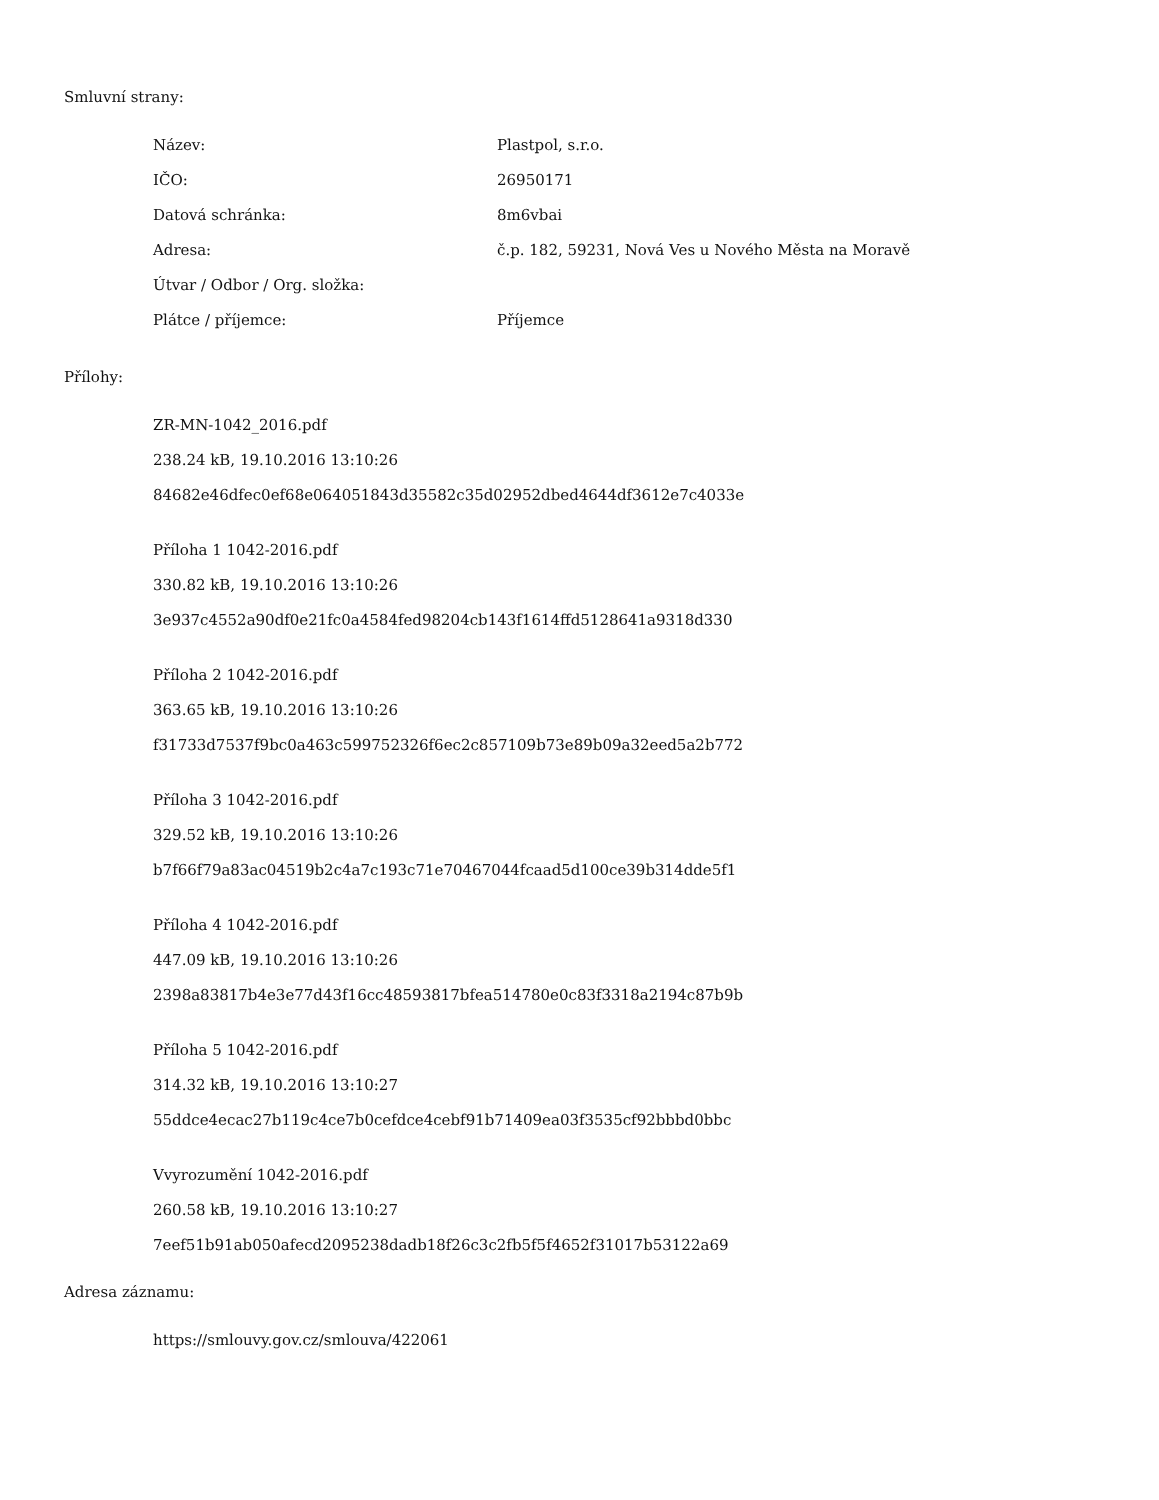Smluvní strany:
| Název: | Plastpol, s.r.o. |
| IČO: | 26950171 |
| Datová schránka: | 8m6vbai |
| Adresa: | č.p. 182, 59231, Nová Ves u Nového Města na Moravě |
| Útvar / Odbor / Org. složka: | |
| Plátce / příjemce: | Příjemce |
Přílohy:
ZR-MN-1042_2016.pdf
238.24 kB, 19.10.2016 13:10:26
84682e46dfec0ef68e064051843d35582c35d02952dbed4644df3612e7c4033e
Příloha 1 1042-2016.pdf
330.82 kB, 19.10.2016 13:10:26
3e937c4552a90df0e21fc0a4584fed98204cb143f1614ffd5128641a9318d330
Příloha 2 1042-2016.pdf
363.65 kB, 19.10.2016 13:10:26
f31733d7537f9bc0a463c599752326f6ec2c857109b73e89b09a32eed5a2b772
Příloha 3 1042-2016.pdf
329.52 kB, 19.10.2016 13:10:26
b7f66f79a83ac04519b2c4a7c193c71e70467044fcaad5d100ce39b314dde5f1
Příloha 4 1042-2016.pdf
447.09 kB, 19.10.2016 13:10:26
2398a83817b4e3e77d43f16cc48593817bfea514780e0c83f3318a2194c87b9b
Příloha 5 1042-2016.pdf
314.32 kB, 19.10.2016 13:10:27
55ddce4ecac27b119c4ce7b0cefdce4cebf91b71409ea03f3535cf92bbbd0bbc
Vvyrozumění 1042-2016.pdf
260.58 kB, 19.10.2016 13:10:27
7eef51b91ab050afecd2095238dadb18f26c3c2fb5f5f4652f31017b53122a69
Adresa záznamu:
https://smlouvy.gov.cz/smlouva/422061